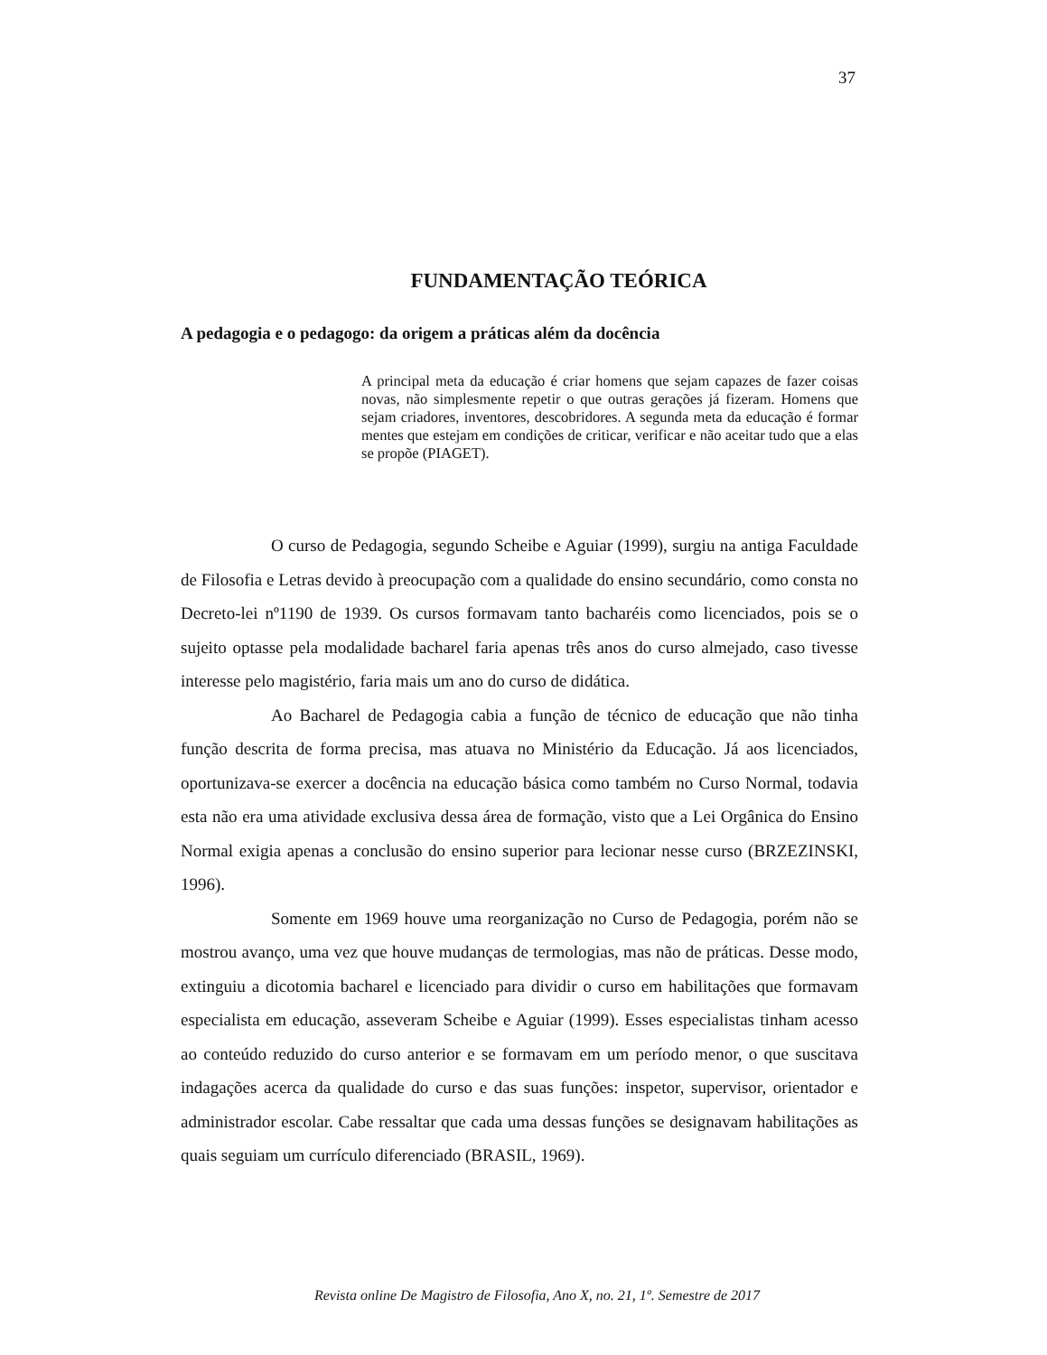37
FUNDAMENTAÇÃO TEÓRICA
A pedagogia e o pedagogo: da origem a práticas além da docência
A principal meta da educação é criar homens que sejam capazes de fazer coisas novas, não simplesmente repetir o que outras gerações já fizeram. Homens que sejam criadores, inventores, descobridores. A segunda meta da educação é formar mentes que estejam em condições de criticar, verificar e não aceitar tudo que a elas se propõe (PIAGET).
O curso de Pedagogia, segundo Scheibe e Aguiar (1999), surgiu na antiga Faculdade de Filosofia e Letras devido à preocupação com a qualidade do ensino secundário, como consta no Decreto-lei nº1190 de 1939. Os cursos formavam tanto bacharéis como licenciados, pois se o sujeito optasse pela modalidade bacharel faria apenas três anos do curso almejado, caso tivesse interesse pelo magistério, faria mais um ano do curso de didática.
Ao Bacharel de Pedagogia cabia a função de técnico de educação que não tinha função descrita de forma precisa, mas atuava no Ministério da Educação. Já aos licenciados, oportunizava-se exercer a docência na educação básica como também no Curso Normal, todavia esta não era uma atividade exclusiva dessa área de formação, visto que a Lei Orgânica do Ensino Normal exigia apenas a conclusão do ensino superior para lecionar nesse curso (BRZEZINSKI, 1996).
Somente em 1969 houve uma reorganização no Curso de Pedagogia, porém não se mostrou avanço, uma vez que houve mudanças de termologias, mas não de práticas. Desse modo, extinguiu a dicotomia bacharel e licenciado para dividir o curso em habilitações que formavam especialista em educação, asseveram Scheibe e Aguiar (1999). Esses especialistas tinham acesso ao conteúdo reduzido do curso anterior e se formavam em um período menor, o que suscitava indagações acerca da qualidade do curso e das suas funções: inspetor, supervisor, orientador e administrador escolar. Cabe ressaltar que cada uma dessas funções se designavam habilitações as quais seguiam um currículo diferenciado (BRASIL, 1969).
Revista online De Magistro de Filosofia, Ano X, no. 21, 1º. Semestre de 2017